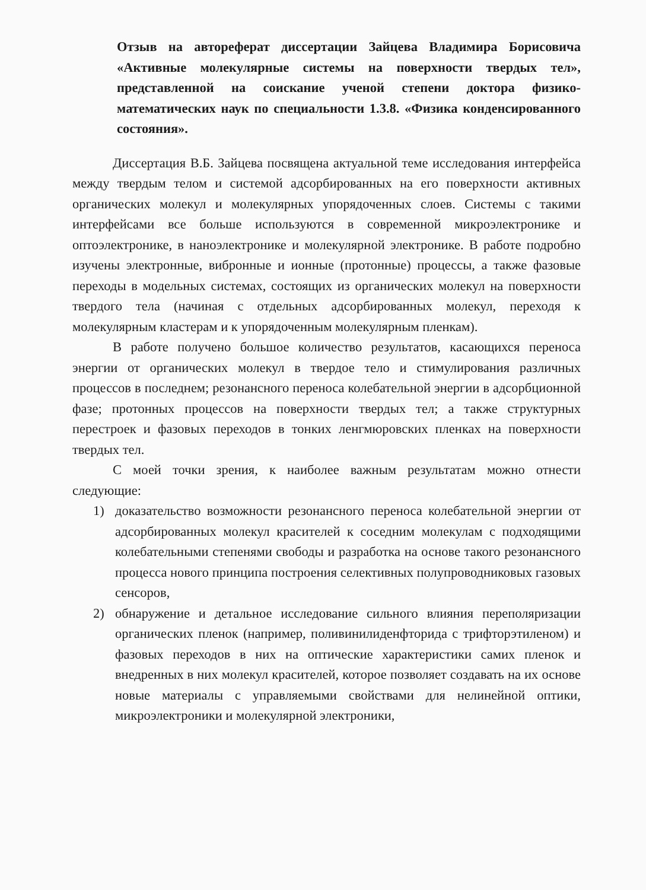Отзыв на автореферат диссертации Зайцева Владимира Борисовича «Активные молекулярные системы на поверхности твердых тел», представленной на соискание ученой степени доктора физико-математических наук по специальности 1.3.8. «Физика конденсированного состояния».
Диссертация В.Б. Зайцева посвящена актуальной теме исследования интерфейса между твердым телом и системой адсорбированных на его поверхности активных органических молекул и молекулярных упорядоченных слоев. Системы с такими интерфейсами все больше используются в современной микроэлектронике и оптоэлектронике, в наноэлектронике и молекулярной электронике. В работе подробно изучены электронные, вибронные и ионные (протонные) процессы, а также фазовые переходы в модельных системах, состоящих из органических молекул на поверхности твердого тела (начиная с отдельных адсорбированных молекул, переходя к молекулярным кластерам и к упорядоченным молекулярным пленкам).
В работе получено большое количество результатов, касающихся переноса энергии от органических молекул в твердое тело и стимулирования различных процессов в последнем; резонансного переноса колебательной энергии в адсорбционной фазе; протонных процессов на поверхности твердых тел; а также структурных перестроек и фазовых переходов в тонких ленгмюровских пленках на поверхности твердых тел.
С моей точки зрения, к наиболее важным результатам можно отнести следующие:
1) доказательство возможности резонансного переноса колебательной энергии от адсорбированных молекул красителей к соседним молекулам с подходящими колебательными степенями свободы и разработка на основе такого резонансного процесса нового принципа построения селективных полупроводниковых газовых сенсоров,
2) обнаружение и детальное исследование сильного влияния переполяризации органических пленок (например, поливинилиденфторида с трифторэтиленом) и фазовых переходов в них на оптические характеристики самих пленок и внедренных в них молекул красителей, которое позволяет создавать на их основе новые материалы с управляемыми свойствами для нелинейной оптики, микроэлектроники и молекулярной электроники,